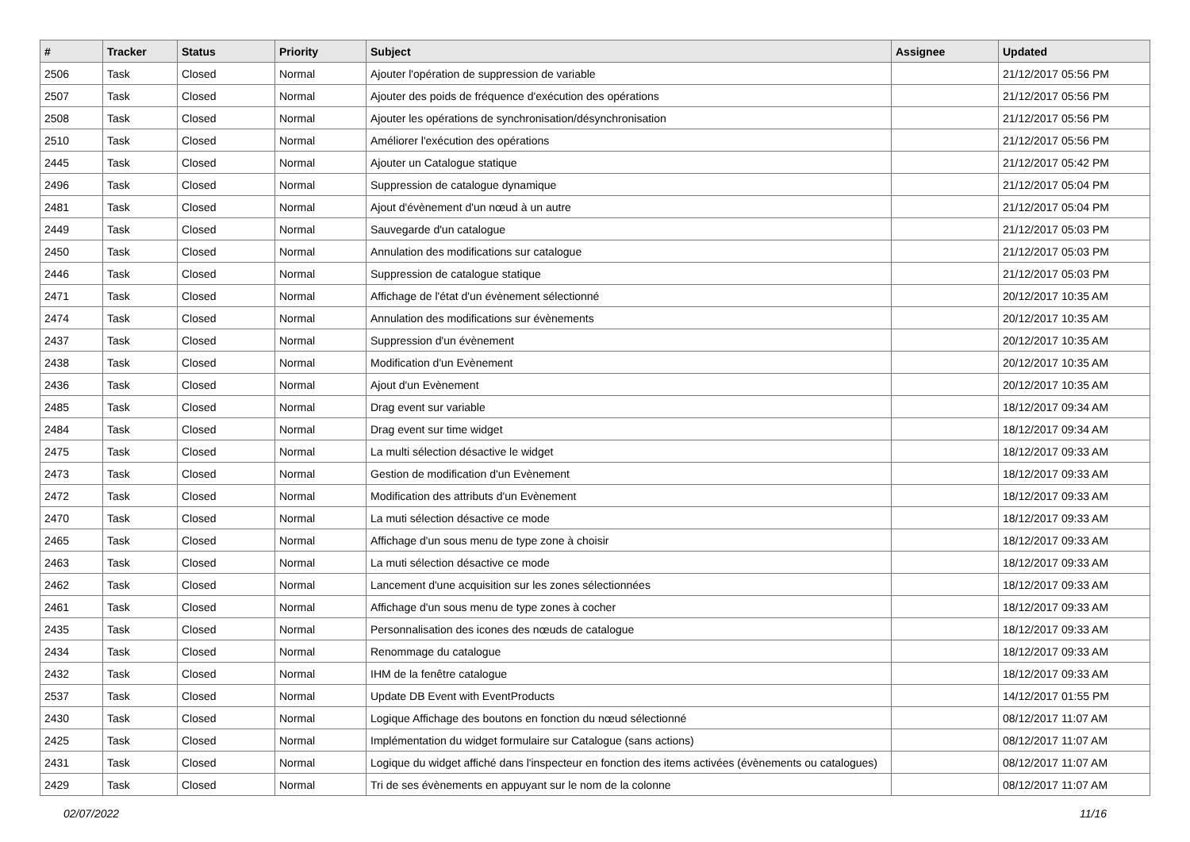| # | Tracker | Status | Priority | Subject | Assignee | Updated |
| --- | --- | --- | --- | --- | --- | --- |
| 2506 | Task | Closed | Normal | Ajouter l'opération de suppression de variable | | 21/12/2017 05:56 PM |
| 2507 | Task | Closed | Normal | Ajouter des poids de fréquence d'exécution des opérations | | 21/12/2017 05:56 PM |
| 2508 | Task | Closed | Normal | Ajouter les opérations de synchronisation/désynchronisation | | 21/12/2017 05:56 PM |
| 2510 | Task | Closed | Normal | Améliorer l'exécution des opérations | | 21/12/2017 05:56 PM |
| 2445 | Task | Closed | Normal | Ajouter un Catalogue statique | | 21/12/2017 05:42 PM |
| 2496 | Task | Closed | Normal | Suppression de catalogue dynamique | | 21/12/2017 05:04 PM |
| 2481 | Task | Closed | Normal | Ajout d'évènement d'un nœud à un autre | | 21/12/2017 05:04 PM |
| 2449 | Task | Closed | Normal | Sauvegarde d'un catalogue | | 21/12/2017 05:03 PM |
| 2450 | Task | Closed | Normal | Annulation des modifications sur catalogue | | 21/12/2017 05:03 PM |
| 2446 | Task | Closed | Normal | Suppression de catalogue statique | | 21/12/2017 05:03 PM |
| 2471 | Task | Closed | Normal | Affichage de l'état d'un évènement sélectionné | | 20/12/2017 10:35 AM |
| 2474 | Task | Closed | Normal | Annulation des modifications sur évènements | | 20/12/2017 10:35 AM |
| 2437 | Task | Closed | Normal | Suppression d'un évènement | | 20/12/2017 10:35 AM |
| 2438 | Task | Closed | Normal | Modification d'un Evènement | | 20/12/2017 10:35 AM |
| 2436 | Task | Closed | Normal | Ajout d'un Evènement | | 20/12/2017 10:35 AM |
| 2485 | Task | Closed | Normal | Drag event sur variable | | 18/12/2017 09:34 AM |
| 2484 | Task | Closed | Normal | Drag event sur time widget | | 18/12/2017 09:34 AM |
| 2475 | Task | Closed | Normal | La multi sélection désactive le widget | | 18/12/2017 09:33 AM |
| 2473 | Task | Closed | Normal | Gestion de modification d'un Evènement | | 18/12/2017 09:33 AM |
| 2472 | Task | Closed | Normal | Modification des attributs d'un Evènement | | 18/12/2017 09:33 AM |
| 2470 | Task | Closed | Normal | La muti sélection désactive ce mode | | 18/12/2017 09:33 AM |
| 2465 | Task | Closed | Normal | Affichage d'un sous menu de type zone à choisir | | 18/12/2017 09:33 AM |
| 2463 | Task | Closed | Normal | La muti sélection désactive ce mode | | 18/12/2017 09:33 AM |
| 2462 | Task | Closed | Normal | Lancement d'une acquisition sur les zones sélectionnées | | 18/12/2017 09:33 AM |
| 2461 | Task | Closed | Normal | Affichage d'un sous menu de type zones à cocher | | 18/12/2017 09:33 AM |
| 2435 | Task | Closed | Normal | Personnalisation des icones des nœuds de catalogue | | 18/12/2017 09:33 AM |
| 2434 | Task | Closed | Normal | Renommage du catalogue | | 18/12/2017 09:33 AM |
| 2432 | Task | Closed | Normal | IHM de la fenêtre catalogue | | 18/12/2017 09:33 AM |
| 2537 | Task | Closed | Normal | Update DB Event with EventProducts | | 14/12/2017 01:55 PM |
| 2430 | Task | Closed | Normal | Logique Affichage des boutons en fonction du nœud sélectionné | | 08/12/2017 11:07 AM |
| 2425 | Task | Closed | Normal | Implémentation du widget formulaire sur Catalogue (sans actions) | | 08/12/2017 11:07 AM |
| 2431 | Task | Closed | Normal | Logique du widget affiché dans l'inspecteur en fonction des items activées (évènements ou catalogues) | | 08/12/2017 11:07 AM |
| 2429 | Task | Closed | Normal | Tri de ses évènements en appuyant sur le nom de la colonne | | 08/12/2017 11:07 AM |
02/07/2022 11/16